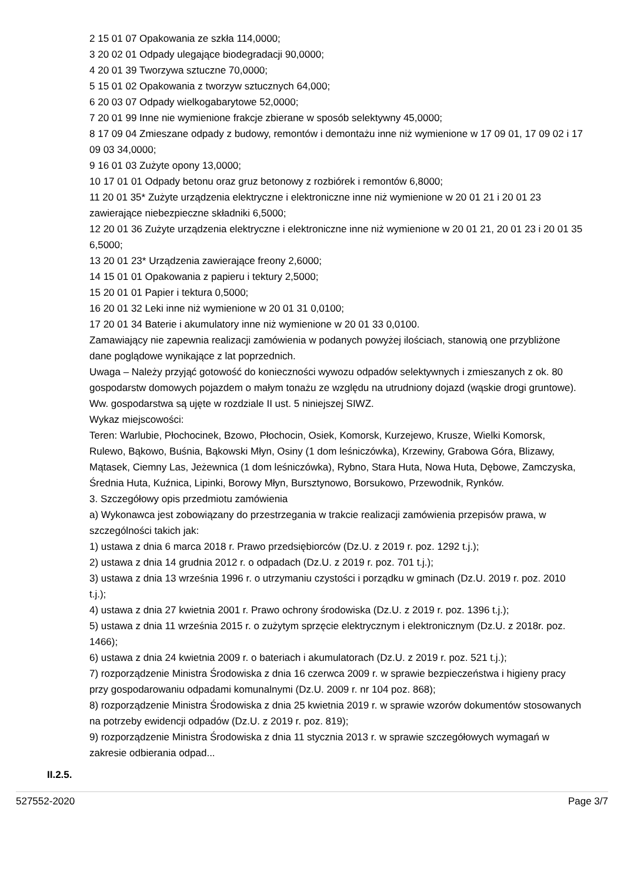2 15 01 07 Opakowania ze szkła 114,0000;
3 20 02 01 Odpady ulegające biodegradacji 90,0000;
4 20 01 39 Tworzywa sztuczne 70,0000;
5 15 01 02 Opakowania z tworzyw sztucznych 64,000;
6 20 03 07 Odpady wielkogabarytowe 52,0000;
7 20 01 99 Inne nie wymienione frakcje zbierane w sposób selektywny 45,0000;
8 17 09 04 Zmieszane odpady z budowy, remontów i demontażu inne niż wymienione w 17 09 01, 17 09 02 i 17 09 03 34,0000;
9 16 01 03 Zużyte opony 13,0000;
10 17 01 01 Odpady betonu oraz gruz betonowy z rozbiórek i remontów 6,8000;
11 20 01 35* Zużyte urządzenia elektryczne i elektroniczne inne niż wymienione w 20 01 21 i 20 01 23 zawierające niebezpieczne składniki 6,5000;
12 20 01 36 Zużyte urządzenia elektryczne i elektroniczne inne niż wymienione w 20 01 21, 20 01 23 i 20 01 35 6,5000;
13 20 01 23* Urządzenia zawierające freony 2,6000;
14 15 01 01 Opakowania z papieru i tektury 2,5000;
15 20 01 01 Papier i tektura 0,5000;
16 20 01 32 Leki inne niż wymienione w 20 01 31 0,0100;
17 20 01 34 Baterie i akumulatory inne niż wymienione w 20 01 33 0,0100.
Zamawiający nie zapewnia realizacji zamówienia w podanych powyżej ilościach, stanowią one przybliżone dane poglądowe wynikające z lat poprzednich.
Uwaga – Należy przyjąć gotowość do konieczności wywozu odpadów selektywnych i zmieszanych z ok. 80 gospodarstw domowych pojazdem o małym tonażu ze względu na utrudniony dojazd (wąskie drogi gruntowe). Ww. gospodarstwa są ujęte w rozdziale II ust. 5 niniejszej SIWZ.
Wykaz miejscowości:
Teren: Warlubie, Płochocinek, Bzowo, Płochocin, Osiek, Komorsk, Kurzejewo, Krusze, Wielki Komorsk, Rulewo, Bąkowo, Buśnia, Bąkowski Młyn, Osiny (1 dom leśniczówka), Krzewiny, Grabowa Góra, Blizawy, Mątasek, Ciemny Las, Jeżewnica (1 dom leśniczówka), Rybno, Stara Huta, Nowa Huta, Dębowe, Zamczyska, Średnia Huta, Kuźnica, Lipinki, Borowy Młyn, Bursztynowo, Borsukowo, Przewodnik, Rynków.
3. Szczegółowy opis przedmiotu zamówienia
a) Wykonawca jest zobowiązany do przestrzegania w trakcie realizacji zamówienia przepisów prawa, w szczególności takich jak:
1) ustawa z dnia 6 marca 2018 r. Prawo przedsiębiorców (Dz.U. z 2019 r. poz. 1292 t.j.);
2) ustawa z dnia 14 grudnia 2012 r. o odpadach (Dz.U. z 2019 r. poz. 701 t.j.);
3) ustawa z dnia 13 września 1996 r. o utrzymaniu czystości i porządku w gminach (Dz.U. 2019 r. poz. 2010 t.j.);
4) ustawa z dnia 27 kwietnia 2001 r. Prawo ochrony środowiska (Dz.U. z 2019 r. poz. 1396 t.j.);
5) ustawa z dnia 11 września 2015 r. o zużytym sprzęcie elektrycznym i elektronicznym (Dz.U. z 2018r. poz. 1466);
6) ustawa z dnia 24 kwietnia 2009 r. o bateriach i akumulatorach (Dz.U. z 2019 r. poz. 521 t.j.);
7) rozporządzenie Ministra Środowiska z dnia 16 czerwca 2009 r. w sprawie bezpieczeństwa i higieny pracy przy gospodarowaniu odpadami komunalnymi (Dz.U. 2009 r. nr 104 poz. 868);
8) rozporządzenie Ministra Środowiska z dnia 25 kwietnia 2019 r. w sprawie wzorów dokumentów stosowanych na potrzeby ewidencji odpadów (Dz.U. z 2019 r. poz. 819);
9) rozporządzenie Ministra Środowiska z dnia 11 stycznia 2013 r. w sprawie szczegółowych wymagań w zakresie odbierania odpad...
II.2.5.
527552-2020 Page 3/7